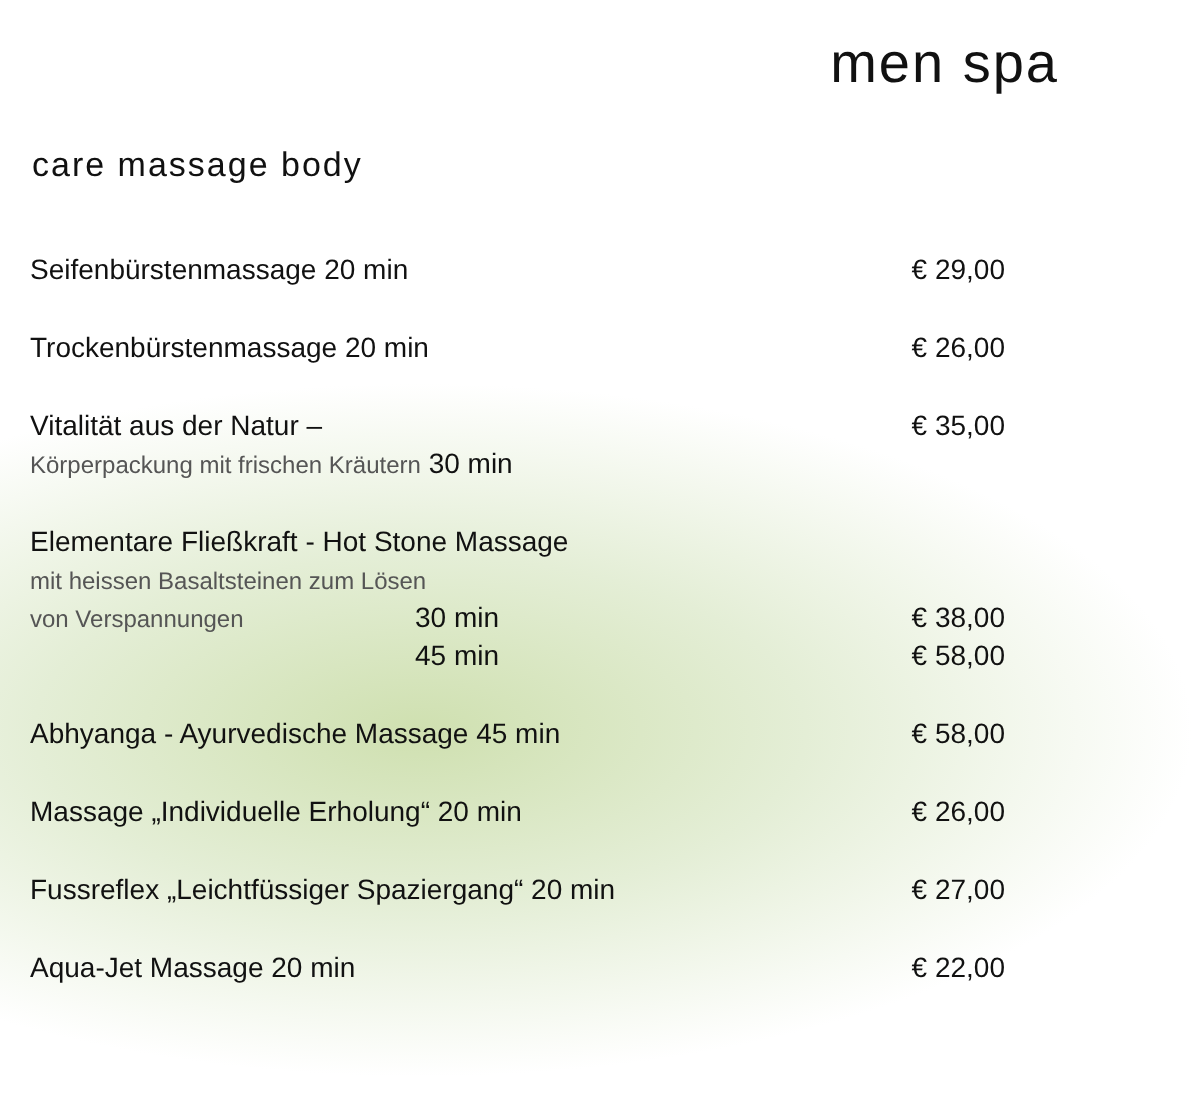men spa
care massage body
| Seifenbürstenmassage 20 min | | € 29,00 |
| Trockenbürstenmassage 20 min | | € 26,00 |
| Vitalität aus der Natur – | | € 35,00 |
| Körperpackung mit frischen Kräutern 30 min | | |
| Elementare Fließkraft - Hot Stone Massage | | |
| mit heissen Basaltsteinen zum Lösen | | |
| von Verspannungen | 30 min | € 38,00 |
| | 45 min | € 58,00 |
| Abhyanga - Ayurvedische Massage 45 min | | € 58,00 |
| Massage „Individuelle Erholung“ 20 min | | € 26,00 |
| Fussreflex „Leichtfüssiger Spaziergang“ 20 min | | € 27,00 |
| Aqua-Jet Massage 20 min | | € 22,00 |